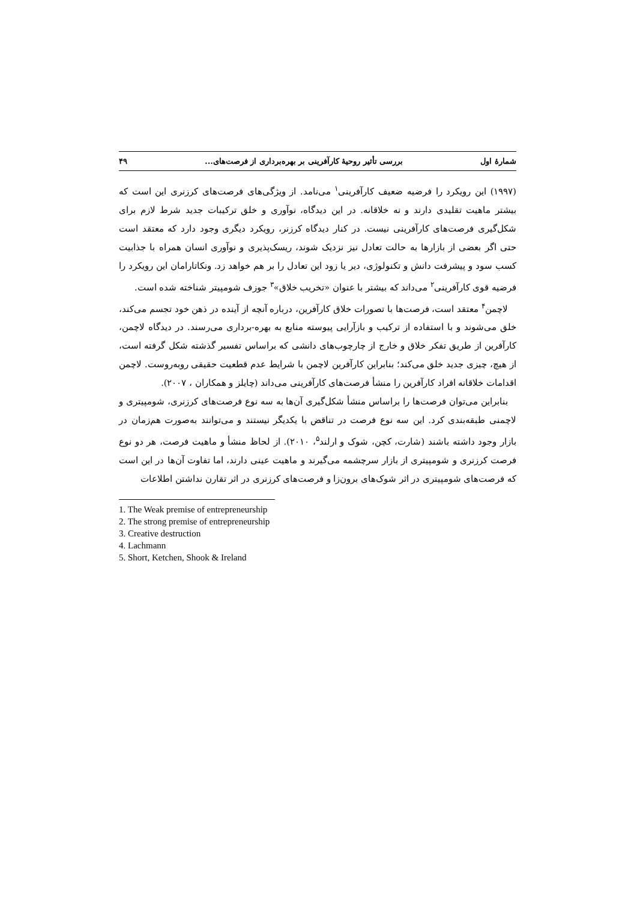شمارهٔ اول بررسی تأثیر روحیهٔ کارآفرینی بر بهره‌برداری از فرصت‌های... ۴۹
(۱۹۹۷) این رویکرد را فرضیه ضعیف کارآفرینی<sup>۱</sup> می‌نامد. از ویژگی‌های فرصت‌های کرزنری این است که بیشتر ماهیت تقلیدی دارند و نه خلاقانه. در این دیدگاه، نوآوری و خلق ترکیبات جدید شرط لازم برای شکل‌گیری فرصت‌های کارآفرینی نیست. در کنار دیدگاه کرزنر، رویکرد دیگری وجود دارد که معتقد است حتی اگر بعضی از بازارها به حالت تعادل نیز نزدیک شوند، ریسک‌پذیری و نوآوری انسان همراه با جذابیت کسب سود و پیشرفت دانش و تکنولوژی، دیر یا زود این تعادل را بر هم خواهد زد. ونکاتارامان این رویکرد را فرضیه قوی کارآفرینی<sup>۲</sup> می‌داند که بیشتر با عنوان «تخریب خلاق»<sup>۳</sup> جوزف شومپیتر شناخته شده است.
لاچمن<sup>۴</sup> معتقد است، فرصت‌ها با تصورات خلاق کارآفرین، درباره آنچه از آینده در ذهن خود تجسم می‌کند، خلق می‌شوند و با استفاده از ترکیب و بازآرایی پیوسته منابع به بهره-برداری می‌رسند. در دیدگاه لاچمن، کارآفرین از طریق تفکر خلاق و خارج از چارچوب‌های دانشی که براساس تفسیر گذشته شکل گرفته است، از هیچ، چیزی جدید خلق می‌کند؛ بنابراین کارآفرین لاچمن با شرایط عدم قطعیت حقیقی روبه‌روست. لاچمن اقدامات خلاقانه افراد کارآفرین را منشأ فرصت‌های کارآفرینی می‌داند (چایلز و همکاران ، ۲۰۰۷).
بنابراین می‌توان فرصت‌ها را براساس منشأ شکل‌گیری آن‌ها به سه نوع فرصت‌های کرزنری، شومپیتری و لاچمنی طبقه‌بندی کرد. این سه نوع فرصت در تناقض با یکدیگر نیستند و می‌توانند به‌صورت هم‌زمان در بازار وجود داشته باشند (شارت، کچن، شوک و ارلند<sup>۵</sup>، ۲۰۱۰). از لحاظ منشأ و ماهیت فرصت، هر دو نوع فرصت کرزنری و شومپیتری از بازار سرچشمه می‌گیرند و ماهیت عینی دارند، اما تفاوت آن‌ها در این است که فرصت‌های شومپیتری در اثر شوک‌های برون‌زا و فرصت‌های کرزنری در اثر تقارن نداشتن اطلاعات
1. The Weak premise of entrepreneurship
2. The strong premise of entrepreneurship
3. Creative destruction
4. Lachmann
5. Short, Ketchen, Shook & Ireland